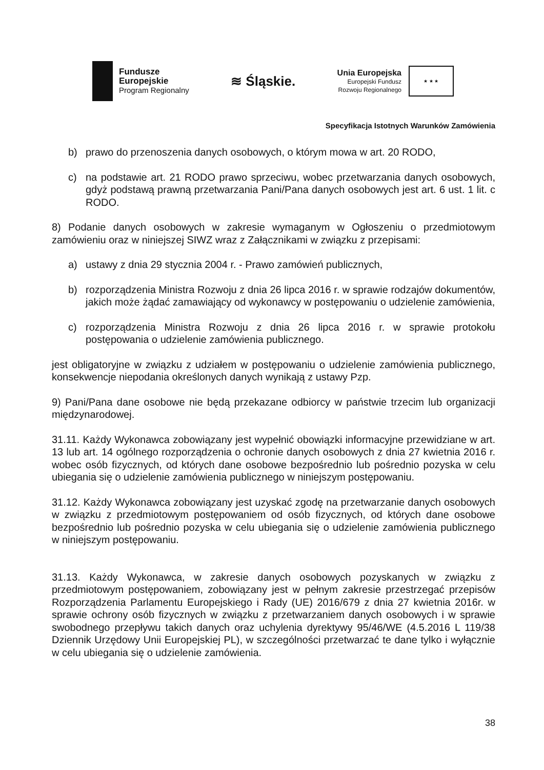Fundusze
Europejskie
Program Regionalny
≋ Śląskie.
Unia Europejska
Europejski Fundusz
Rozwoju Regionalnego
★ ★ ★
Specyfikacja Istotnych Warunków Zamówienia
b) prawo do przenoszenia danych osobowych, o którym mowa w art. 20 RODO,
c) na podstawie art. 21 RODO prawo sprzeciwu, wobec przetwarzania danych osobowych, gdyż podstawą prawną przetwarzania Pani/Pana danych osobowych jest art. 6 ust. 1 lit. c RODO.
8) Podanie danych osobowych w zakresie wymaganym w Ogłoszeniu o przedmiotowym zamówieniu oraz w niniejszej SIWZ wraz z Załącznikami w związku z przepisami:
a) ustawy z dnia 29 stycznia 2004 r. - Prawo zamówień publicznych,
b) rozporządzenia Ministra Rozwoju z dnia 26 lipca 2016 r. w sprawie rodzajów dokumentów, jakich może żądać zamawiający od wykonawcy w postępowaniu o udzielenie zamówienia,
c) rozporządzenia Ministra Rozwoju z dnia 26 lipca 2016 r. w sprawie protokołu postępowania o udzielenie zamówienia publicznego.
jest obligatoryjne w związku z udziałem w postępowaniu o udzielenie zamówienia publicznego, konsekwencje niepodania określonych danych wynikają z ustawy Pzp.
9) Pani/Pana dane osobowe nie będą przekazane odbiorcy w państwie trzecim lub organizacji międzynarodowej.
31.11. Każdy Wykonawca zobowiązany jest wypełnić obowiązki informacyjne przewidziane w art. 13 lub art. 14 ogólnego rozporządzenia o ochronie danych osobowych z dnia 27 kwietnia 2016 r. wobec osób fizycznych, od których dane osobowe bezpośrednio lub pośrednio pozyska w celu ubiegania się o udzielenie zamówienia publicznego w niniejszym postępowaniu.
31.12. Każdy Wykonawca zobowiązany jest uzyskać zgodę na przetwarzanie danych osobowych w związku z przedmiotowym postępowaniem od osób fizycznych, od których dane osobowe bezpośrednio lub pośrednio pozyska w celu ubiegania się o udzielenie zamówienia publicznego w niniejszym postępowaniu.
31.13. Każdy Wykonawca, w zakresie danych osobowych pozyskanych w związku z przedmiotowym postępowaniem, zobowiązany jest w pełnym zakresie przestrzegać przepisów Rozporządzenia Parlamentu Europejskiego i Rady (UE) 2016/679 z dnia 27 kwietnia 2016r. w sprawie ochrony osób fizycznych w związku z przetwarzaniem danych osobowych i w sprawie swobodnego przepływu takich danych oraz uchylenia dyrektywy 95/46/WE (4.5.2016 L 119/38 Dziennik Urzędowy Unii Europejskiej PL), w szczególności przetwarzać te dane tylko i wyłącznie w celu ubiegania się o udzielenie zamówienia.
38